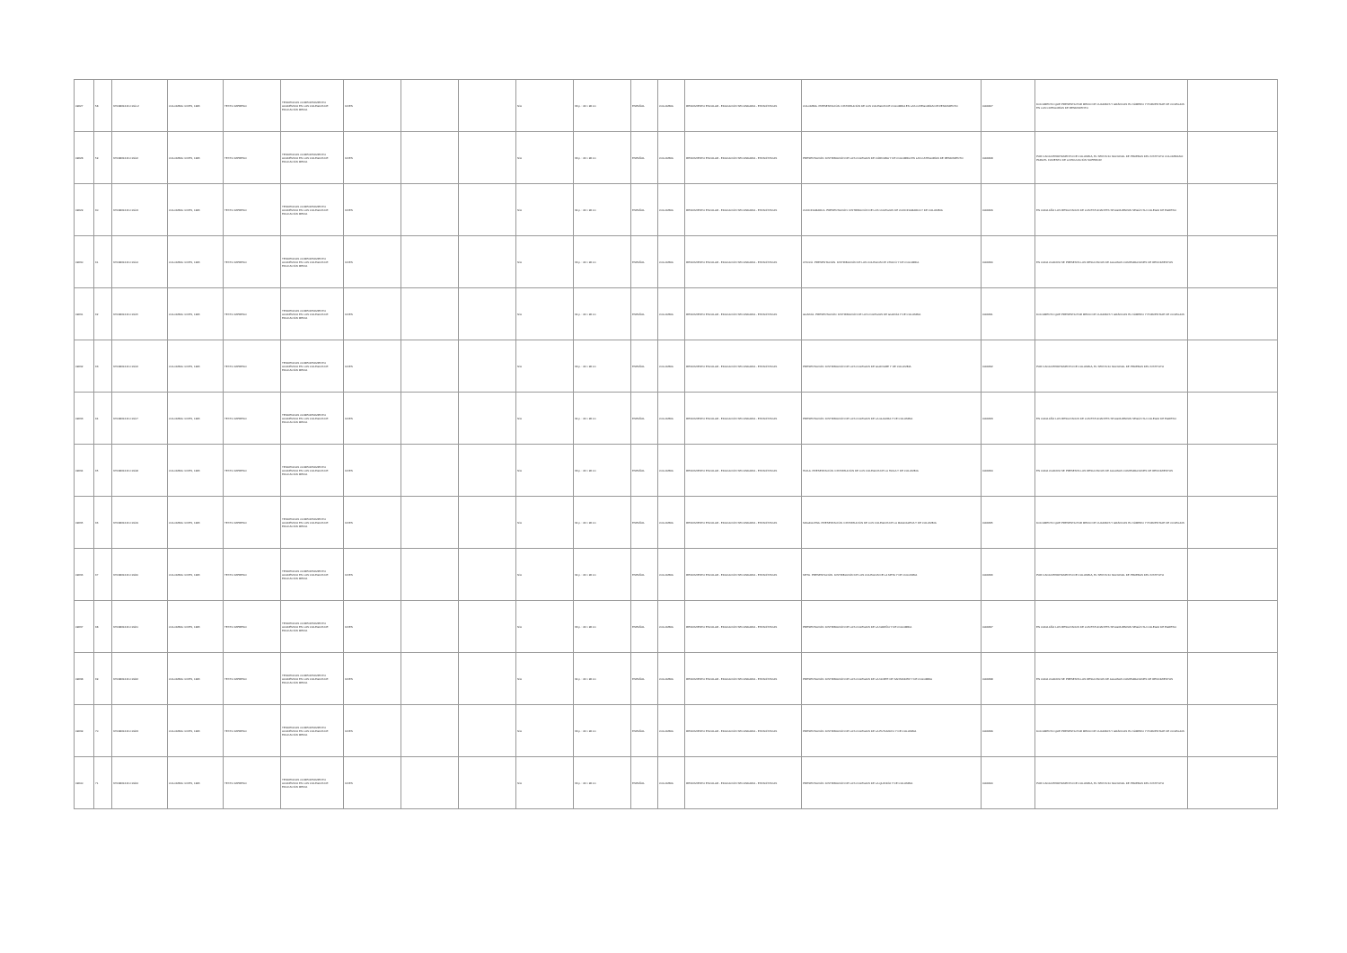| 09627 | 58 | 373.8861216 C19i1.2 | COLOMBIA: ICFES, 1995 | TEXTO IMPRESO | TENDENCIAS COMPORTAMIENTO ACADÉMICO EN LOS COLEGIOS DE EDUCACIÓN MEDIA | ICFES | | | N/A | 33 p. : 22 x 28 cm | ESPAÑOL | COLOMBIA | RENDIMIENTO ESCOLAR - EDUCACIÓN SECUNDARIA - ESTADÍSTICAS | COLOMBIA. PRESENTACIÓN. DISTRIBUCIÓN DE LOS COLEGIOS DE COLOMBIA EN LAS CATEGORÍAS DE RENDIMIENTO | 0009627 | DOCUMENTO QUE PRESENTA POR MEDIO DE CUADROS Y GRÁFICAS EL NÚMERO Y PORCENTAJE DE COLEGIOS EN LAS CATEGORÍAS DE RENDIMIENTO | |
| 09628 | 59 | 373.8861216 C19i12 | COLOMBIA: ICFES, 1995 | TEXTO IMPRESO | TENDENCIAS COMPORTAMIENTO ACADÉMICO EN LOS COLEGIOS DE EDUCACIÓN MEDIA | ICFES | | | N/A | 33 p. : 22 x 28 cm | ESPAÑOL | COLOMBIA | RENDIMIENTO ESCOLAR - EDUCACIÓN SECUNDARIA - ESTADÍSTICAS | PRESENTACIÓN. DISTRIBUCIÓN DE LOS COLEGIOS DE CÓRDOBA Y DE COLOMBIA EN LAS CATEGORÍAS DE RENDIMIENTO | 0009628 | POR CADA DEPARTAMENTO DE COLOMBIA, EL SERVICIO NACIONAL DE PRUEBAS DEL INSTITUTO COLOMBIANO PARA EL FOMENTO DE LA EDUCACIÓN SUPERIOR | |
| 09629 | 60 | 373.8861216 C19i13 | COLOMBIA: ICFES, 1995 | TEXTO IMPRESO | TENDENCIAS COMPORTAMIENTO ACADÉMICO EN LOS COLEGIOS DE EDUCACIÓN MEDIA | ICFES | | | N/A | 34 p. : 22 x 28 cm | ESPAÑOL | COLOMBIA | RENDIMIENTO ESCOLAR - EDUCACIÓN SECUNDARIA - ESTADÍSTICAS | CUNDINAMARCA. PRESENTACIÓN. DISTRIBUCIÓN DE LOS COLEGIOS DE CUNDINAMARCA Y DE COLOMBIA | 0009629 | EN CADA AÑO LOS RESULTADOS DE LOS ESTUDIANTES SE AGRUPARON SEGÚN SU COLEGIO DE EGRESO | |
| 09630 | 61 | 373.8861216 C19i14 | COLOMBIA: ICFES, 1995 | TEXTO IMPRESO | TENDENCIAS COMPORTAMIENTO ACADÉMICO EN LOS COLEGIOS DE EDUCACIÓN MEDIA | ICFES | | | N/A | 33 p. : 22 x 28 cm | ESPAÑOL | COLOMBIA | RENDIMIENTO ESCOLAR - EDUCACIÓN SECUNDARIA - ESTADÍSTICAS | CHOCÓ. PRESENTACIÓN. DISTRIBUCIÓN DE LOS COLEGIOS DE CHOCÓ Y DE COLOMBIA | 0009630 | EN CADA CUADRO SE PRESENTA LOS RESULTADOS DE ALGUNAS COMPARACIONES DE RENDIMIENTOS | |
| 09631 | 62 | 373.8861216 C19i15 | COLOMBIA: ICFES, 1995 | TEXTO IMPRESO | TENDENCIAS COMPORTAMIENTO ACADÉMICO EN LOS COLEGIOS DE EDUCACIÓN MEDIA | ICFES | | | N/A | 34 p. : 22 x 28 cm | ESPAÑOL | COLOMBIA | RENDIMIENTO ESCOLAR - EDUCACIÓN SECUNDARIA - ESTADÍSTICAS | GUAINÍA. PRESENTACIÓN. DISTRIBUCIÓN DE LOS COLEGIOS DE GUAINÍA Y DE COLOMBIA | 0009631 | DOCUMENTO QUE PRESENTA POR MEDIO DE CUADROS Y GRÁFICAS EL NÚMERO Y PORCENTAJE DE COLEGIOS | |
| 09632 | 63 | 373.8861216 C19i16 | COLOMBIA: ICFES, 1995 | TEXTO IMPRESO | TENDENCIAS COMPORTAMIENTO ACADÉMICO EN LOS COLEGIOS DE EDUCACIÓN MEDIA | ICFES | | | N/A | 33 p. : 22 x 28 cm | ESPAÑOL | COLOMBIA | RENDIMIENTO ESCOLAR - EDUCACIÓN SECUNDARIA - ESTADÍSTICAS | PRESENTACIÓN. DISTRIBUCIÓN DE LOS COLEGIOS DE GUAVIARE Y DE COLOMBIA | 0009632 | POR CADA DEPARTAMENTO DE COLOMBIA, EL SERVICIO NACIONAL DE PRUEBAS DEL INSTITUTO | |
| 09633 | 64 | 373.8861216 C19i17 | COLOMBIA: ICFES, 1995 | TEXTO IMPRESO | TENDENCIAS COMPORTAMIENTO ACADÉMICO EN LOS COLEGIOS DE EDUCACIÓN MEDIA | ICFES | | | N/A | 34 p. : 22 x 28 cm | ESPAÑOL | COLOMBIA | RENDIMIENTO ESCOLAR - EDUCACIÓN SECUNDARIA - ESTADÍSTICAS | PRESENTACIÓN. DISTRIBUCIÓN DE LOS COLEGIOS DE LA GUAJIRA Y DE COLOMBIA | 0009633 | EN CADA AÑO LOS RESULTADOS DE LOS ESTUDIANTES SE AGRUPARON SEGÚN SU COLEGIO DE EGRESO | |
| 09634 | 65 | 373.8861216 C19i18 | COLOMBIA: ICFES, 1995 | TEXTO IMPRESO | TENDENCIAS COMPORTAMIENTO ACADÉMICO EN LOS COLEGIOS DE EDUCACIÓN MEDIA | ICFES | | | N/A | 33 p. : 22 x 28 cm | ESPAÑOL | COLOMBIA | RENDIMIENTO ESCOLAR - EDUCACIÓN SECUNDARIA - ESTADÍSTICAS | HUILA. PRESENTACIÓN. DISTRIBUCIÓN DE LOS COLEGIOS DE LA HUILA Y DE COLOMBIA | 0009634 | EN CADA CUADRO SE PRESENTA LOS RESULTADOS DE ALGUNAS COMPARACIONES DE RENDIMIENTOS | |
| 09635 | 66 | 373.8861216 C19i19 | COLOMBIA: ICFES, 1995 | TEXTO IMPRESO | TENDENCIAS COMPORTAMIENTO ACADÉMICO EN LOS COLEGIOS DE EDUCACIÓN MEDIA | ICFES | | | N/A | 34 p. : 22 x 28 cm | ESPAÑOL | COLOMBIA | RENDIMIENTO ESCOLAR - EDUCACIÓN SECUNDARIA - ESTADÍSTICAS | MAGDALENA. PRESENTACIÓN. DISTRIBUCIÓN DE LOS COLEGIOS DE LA MAGDALENA Y DE COLOMBIA | 0009635 | DOCUMENTO QUE PRESENTA POR MEDIO DE CUADROS Y GRÁFICAS EL NÚMERO Y PORCENTAJE DE COLEGIOS | |
| 09636 | 67 | 373.8861216 C19i20 | COLOMBIA: ICFES, 1995 | TEXTO IMPRESO | TENDENCIAS COMPORTAMIENTO ACADÉMICO EN LOS COLEGIOS DE EDUCACIÓN MEDIA | ICFES | | | N/A | 34 p. : 22 x 28 cm | ESPAÑOL | COLOMBIA | RENDIMIENTO ESCOLAR - EDUCACIÓN SECUNDARIA - ESTADÍSTICAS | META. PRESENTACIÓN. DISTRIBUCIÓN DE LOS COLEGIOS DE LA META Y DE COLOMBIA | 0009636 | POR CADA DEPARTAMENTO DE COLOMBIA, EL SERVICIO NACIONAL DE PRUEBAS DEL INSTITUTO | |
| 09637 | 68 | 373.8861216 C19i21 | COLOMBIA: ICFES, 1995 | TEXTO IMPRESO | TENDENCIAS COMPORTAMIENTO ACADÉMICO EN LOS COLEGIOS DE EDUCACIÓN MEDIA | ICFES | | | N/A | 33 p. : 22 x 28 cm | ESPAÑOL | COLOMBIA | RENDIMIENTO ESCOLAR - EDUCACIÓN SECUNDARIA - ESTADÍSTICAS | PRESENTACIÓN. DISTRIBUCIÓN DE LOS COLEGIOS DE LA NARIÑO Y DE COLOMBIA | 0009637 | EN CADA AÑO LOS RESULTADOS DE LOS ESTUDIANTES SE AGRUPARON SEGÚN SU COLEGIO DE EGRESO | |
| 09638 | 69 | 373.8861216 C19i22 | COLOMBIA: ICFES, 1995 | TEXTO IMPRESO | TENDENCIAS COMPORTAMIENTO ACADÉMICO EN LOS COLEGIOS DE EDUCACIÓN MEDIA | ICFES | | | N/A | 34 p. : 22 x 28 cm | ESPAÑOL | COLOMBIA | RENDIMIENTO ESCOLAR - EDUCACIÓN SECUNDARIA - ESTADÍSTICAS | PRESENTACIÓN. DISTRIBUCIÓN DE LOS COLEGIOS DE LA NORTE DE SANTANDER Y DE COLOMBIA | 0009638 | EN CADA CUADRO SE PRESENTA LOS RESULTADOS DE ALGUNAS COMPARACIONES DE RENDIMIENTOS | |
| 09639 | 70 | 373.8861216 C19i23 | COLOMBIA: ICFES, 1995 | TEXTO IMPRESO | TENDENCIAS COMPORTAMIENTO ACADÉMICO EN LOS COLEGIOS DE EDUCACIÓN MEDIA | ICFES | | | N/A | 33 p. : 22 x 28 cm | ESPAÑOL | COLOMBIA | RENDIMIENTO ESCOLAR - EDUCACIÓN SECUNDARIA - ESTADÍSTICAS | PRESENTACIÓN. DISTRIBUCIÓN DE LOS COLEGIOS DE LA PUTUMAYO Y DE COLOMBIA | 0009639 | DOCUMENTO QUE PRESENTA POR MEDIO DE CUADROS Y GRÁFICAS EL NÚMERO Y PORCENTAJE DE COLEGIOS | |
| 09640 | 71 | 373.8861216 C19i24 | COLOMBIA: ICFES, 1995 | TEXTO IMPRESO | TENDENCIAS COMPORTAMIENTO ACADÉMICO EN LOS COLEGIOS DE EDUCACIÓN MEDIA | ICFES | | | N/A | 33 p. : 22 x 28 cm | ESPAÑOL | COLOMBIA | RENDIMIENTO ESCOLAR - EDUCACIÓN SECUNDARIA - ESTADÍSTICAS | PRESENTACIÓN. DISTRIBUCIÓN DE LOS COLEGIOS DE LA QUINDÍO Y DE COLOMBIA | 0009640 | POR CADA DEPARTAMENTO DE COLOMBIA, EL SERVICIO NACIONAL DE PRUEBAS DEL INSTITUTO | |